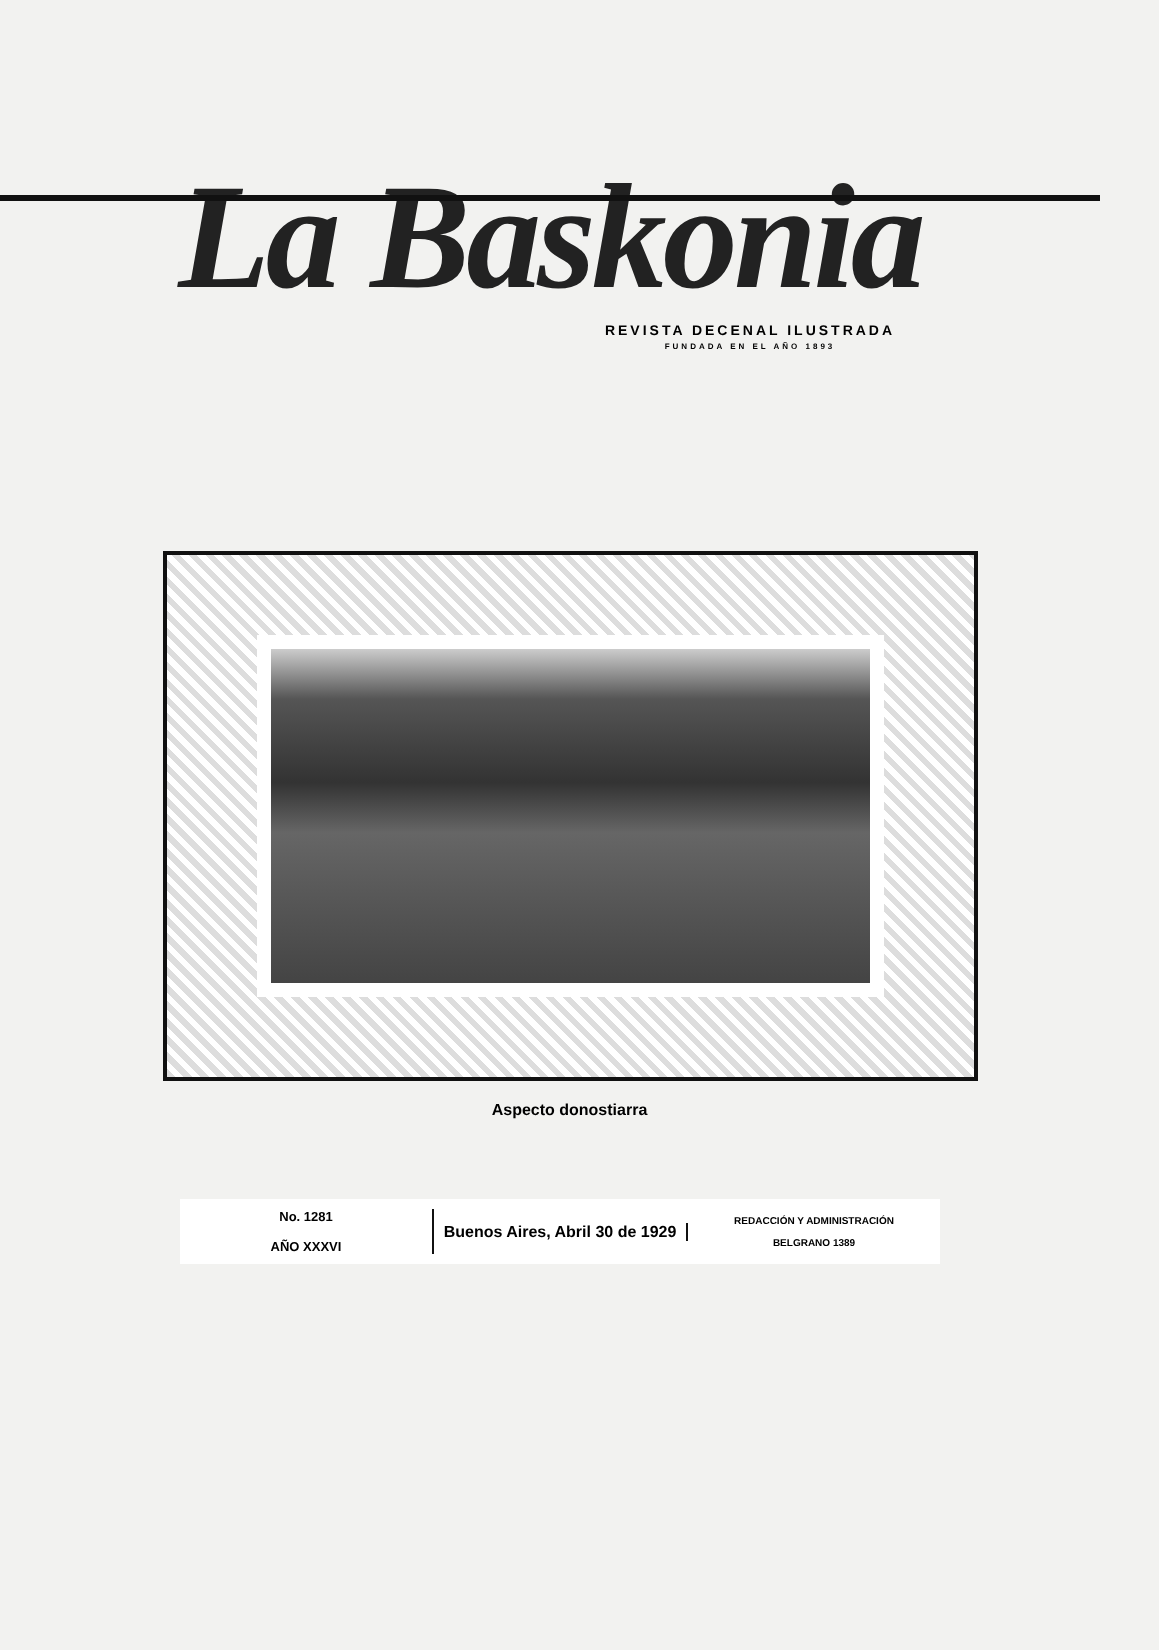La Baskonia
REVISTA DECENAL ILUSTRADA
FUNDADA EN EL AÑO 1893
Aspecto donostiarra
No. 1281
AÑO XXXVI
Buenos Aires, Abril 30 de 1929
REDACCIÓN Y ADMINISTRACIÓN
BELGRANO 1389